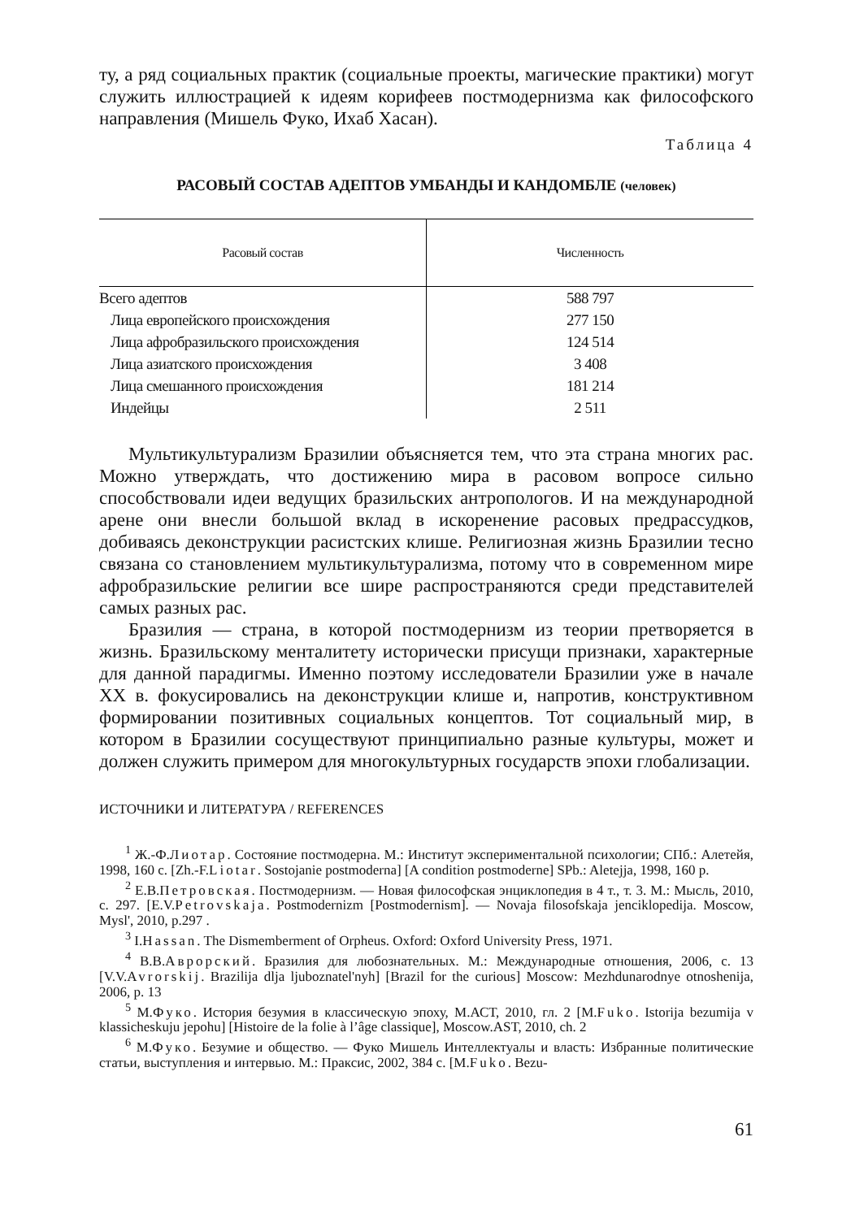ту, а ряд социальных практик (социальные проекты, магические практики) могут служить иллюстрацией к идеям корифеев постмодернизма как философского направления (Мишель Фуко, Ихаб Хасан).
Таблица 4
РАСОВЫЙ СОСТАВ АДЕПТОВ УМБАНДЫ И КАНДОМБЛЕ (человек)
| Расовый состав | Численность |
| --- | --- |
| Всего адептов | 588 797 |
| Лица европейского происхождения | 277 150 |
| Лица афробразильского происхождения | 124 514 |
| Лица азиатского происхождения | 3 408 |
| Лица смешанного происхождения | 181 214 |
| Индейцы | 2 511 |
Мультикультурализм Бразилии объясняется тем, что эта страна многих рас. Можно утверждать, что достижению мира в расовом вопросе сильно способствовали идеи ведущих бразильских антропологов. И на международной арене они внесли большой вклад в искоренение расовых предрассудков, добиваясь деконструкции расистских клише. Религиозная жизнь Бразилии тесно связана со становлением мультикультурализма, потому что в современном мире афробразильские религии все шире распространяются среди представителей самых разных рас.
Бразилия — страна, в которой постмодернизм из теории претворяется в жизнь. Бразильскому менталитету исторически присущи признаки, характерные для данной парадигмы. Именно поэтому исследователи Бразилии уже в начале XX в. фокусировались на деконструкции клише и, напротив, конструктивном формировании позитивных социальных концептов. Тот социальный мир, в котором в Бразилии сосуществуют принципиально разные культуры, может и должен служить примером для многокультурных государств эпохи глобализации.
ИСТОЧНИКИ И ЛИТЕРАТУРА / REFERENCES
<sup>1</sup> Ж.-Ф.Лиотар. Состояние постмодерна. М.: Институт экспериментальной психологии; СПб.: Алетейя, 1998, 160 с. [Zh.-F.Liotar. Sostojanie postmoderna] [A condition postmoderne] SPb.: Aletejja, 1998, 160 p.
<sup>2</sup> Е.В.Петровская. Постмодернизм. — Новая философская энциклопедия в 4 т., т. 3. М.: Мысль, 2010, с. 297. [E.V.Petrovskaja. Postmodernizm [Postmodernism]. — Novaja filosofskaja jenciklopedija. Moscow, Mysl', 2010, p.297 .
<sup>3</sup> I.Hassan. The Dismemberment of Orpheus. Oxford: Oxford University Press, 1971.
<sup>4</sup> В.В.Аврорский. Бразилия для любознательных. М.: Международные отношения, 2006, с. 13 [V.V.Avrorskij. Brazilija dlja ljuboznatel'nyh] [Brazil for the curious] Moscow: Mezhdunarodnye otnoshenija, 2006, p. 13
<sup>5</sup> М.Фуко. История безумия в классическую эпоху, М.АСТ, 2010, гл. 2 [M.Fuko. Istorija bezumija v klassicheskuju jepohu] [Histoire de la folie à l’âge classique], Moscow.AST, 2010, ch. 2
<sup>6</sup> М.Фуко. Безумие и общество. — Фуко Мишель Интеллектуалы и власть: Избранные политические статьи, выступления и интервью. М.: Праксис, 2002, 384 с. [M.Fuko. Bezu-
61